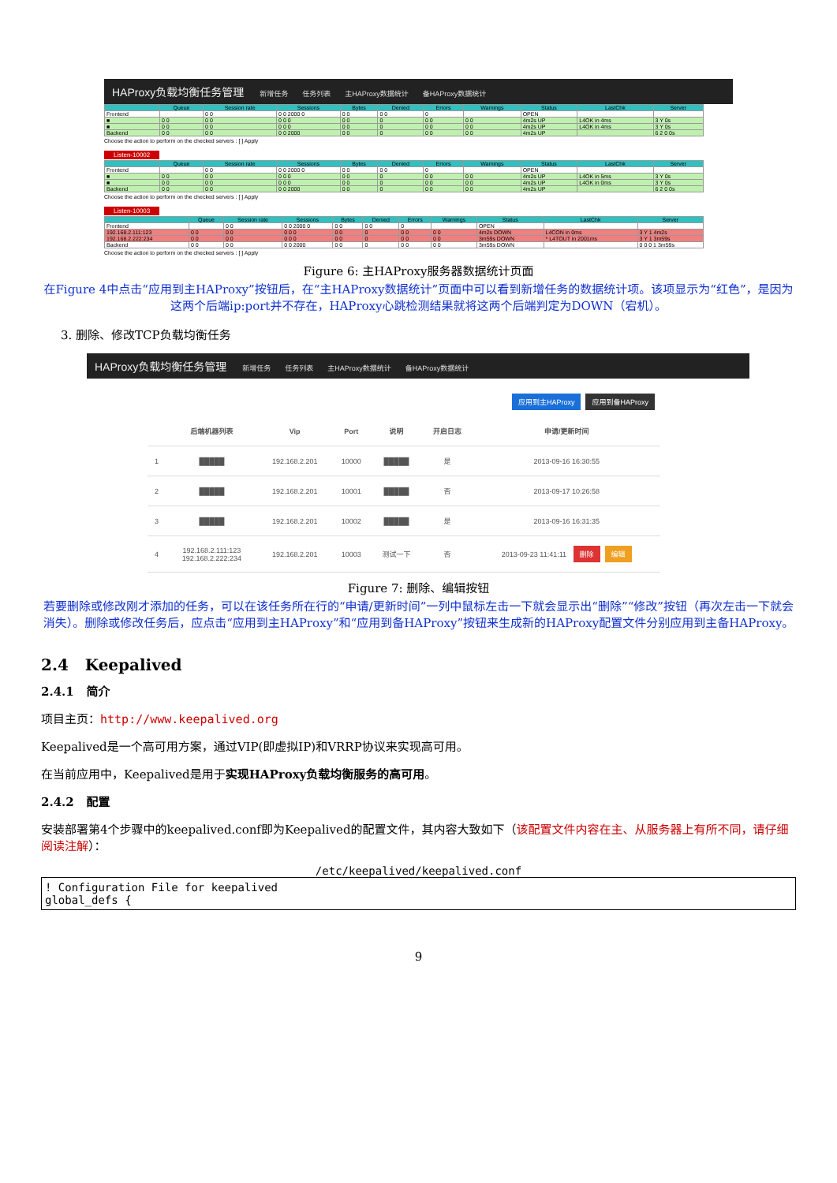HAProxy负载均衡任务管理 新增任务 任务列表 主HAProxy数据统计 备HAProxy数据统计
| | Queue | Session rate | Sessions | Bytes | Denied | Errors | Warnings | Status | LastChk | Server |
| --- | --- | --- | --- | --- | --- | --- | --- | --- | --- | --- |
| Frontend | | 0 0 | 0 0 2000 0 | 0 0 | 0 0 | 0 | | OPEN | | |
| ■ | 0 0 | 0 0 | 0 0 0 | 0 0 | 0 | 0 0 | 0 0 | 4m2s UP | L4OK in 4ms | 3 Y 0s |
| ■ | 0 0 | 0 0 | 0 0 0 | 0 0 | 0 | 0 0 | 0 0 | 4m2s UP | L4OK in 4ms | 3 Y 0s |
| Backend | 0 0 | 0 0 | 0 0 2000 | 0 0 | 0 | 0 0 | 0 0 | 4m2s UP | | 6 2 0 0s |
Choose the action to perform on the checked servers : [ ] Apply
Listen-10002
| | Queue | Session rate | Sessions | Bytes | Denied | Errors | Warnings | Status | LastChk | Server |
| --- | --- | --- | --- | --- | --- | --- | --- | --- | --- | --- |
| Frontend | | 0 0 | 0 0 2000 0 | 0 0 | 0 0 | 0 | | OPEN | | |
| ■ | 0 0 | 0 0 | 0 0 0 | 0 0 | 0 | 0 0 | 0 0 | 4m2s UP | L4OK in 5ms | 3 Y 0s |
| ■ | 0 0 | 0 0 | 0 0 0 | 0 0 | 0 | 0 0 | 0 0 | 4m2s UP | L4OK in 0ms | 3 Y 0s |
| Backend | 0 0 | 0 0 | 0 0 2000 | 0 0 | 0 | 0 0 | 0 0 | 4m2s UP | | 6 2 0 0s |
Choose the action to perform on the checked servers : [ ] Apply
Listen-10003
| | Queue | Session rate | Sessions | Bytes | Denied | Errors | Warnings | Status | LastChk | Server |
| --- | --- | --- | --- | --- | --- | --- | --- | --- | --- | --- |
| Frontend | | 0 0 | 0 0 2000 0 | 0 0 | 0 0 | 0 | | OPEN | | |
| 192.168.2.111:123 | 0 0 | 0 0 | 0 0 0 | 0 0 | 0 | 0 0 | 0 0 | 4m2s DOWN | L4CON in 0ms | 3 Y 1 4m2s |
| 192.168.2.222:234 | 0 0 | 0 0 | 0 0 0 | 0 0 | 0 | 0 0 | 0 0 | 3m59s DOWN | * L4TOUT in 2001ms | 3 Y 1 3m59s |
| Backend | 0 0 | 0 0 | 0 0 2000 | 0 0 | 0 | 0 0 | 0 0 | 3m59s DOWN | | 0 0 0 1 3m59s |
Choose the action to perform on the checked servers : [ ] Apply
Figure 6: 主HAProxy服务器数据统计页面
在Figure 4中点击“应用到主HAProxy”按钮后，在“主HAProxy数据统计”页面中可以看到新增任务的数据统计项。该项显示为“红色”，是因为这两个后端ip:port并不存在，HAProxy心跳检测结果就将这两个后端判定为DOWN（宕机）。
3. 删除、修改TCP负载均衡任务
HAProxy负载均衡任务管理 新增任务 任务列表 主HAProxy数据统计 备HAProxy数据统计
应用到主HAProxy 应用到备HAProxy
| | 后端机器列表 | Vip | Port | 说明 | 开启日志 | 申请/更新时间 |
| --- | --- | --- | --- | --- | --- | --- |
| 1 | █████ | 192.168.2.201 | 10000 | █████ | 是 | 2013-09-16 16:30:55 |
| 2 | █████ | 192.168.2.201 | 10001 | █████ | 否 | 2013-09-17 10:26:58 |
| 3 | █████ | 192.168.2.201 | 10002 | █████ | 是 | 2013-09-16 16:31:35 |
| 4 | 192.168.2.111:123 192.168.2.222:234 | 192.168.2.201 | 10003 | 测试一下 | 否 | 2013-09-23 11:41:11 删除 编辑 |
Figure 7: 删除、编辑按钮
若要删除或修改刚才添加的任务，可以在该任务所在行的“申请/更新时间”一列中鼠标左击一下就会显示出“删除”“修改”按钮（再次左击一下就会消失）。删除或修改任务后，应点击“应用到主HAProxy”和“应用到备HAProxy”按钮来生成新的HAProxy配置文件分别应用到主备HAProxy。
2.4 Keepalived
2.4.1 简介
项目主页：http://www.keepalived.org
Keepalived是一个高可用方案，通过VIP(即虚拟IP)和VRRP协议来实现高可用。
在当前应用中，Keepalived是用于实现HAProxy负载均衡服务的高可用。
2.4.2 配置
安装部署第4个步骤中的keepalived.conf即为Keepalived的配置文件，其内容大致如下（该配置文件内容在主、从服务器上有所不同，请仔细阅读注解）：
/etc/keepalived/keepalived.conf
! Configuration File for keepalived
global_defs {
9